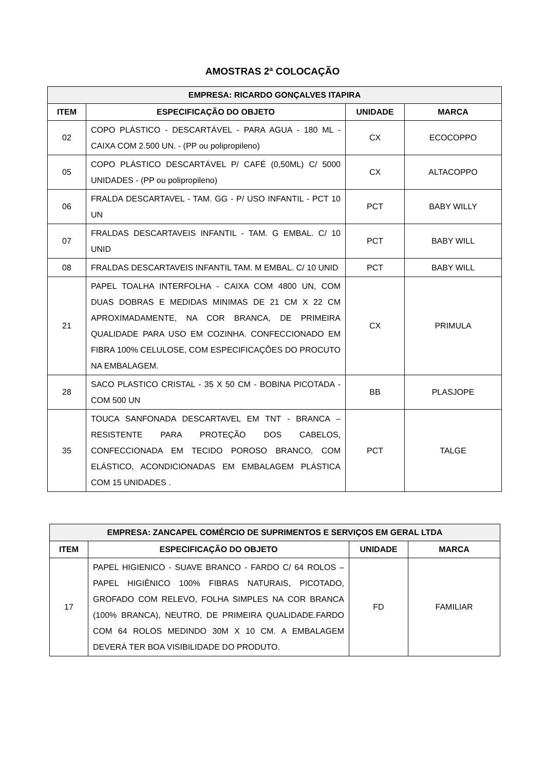AMOSTRAS 2ª COLOCAÇÃO
| EMPRESA: RICARDO GONÇALVES ITAPIRA | | | |
| --- | --- | --- | --- |
| ITEM | ESPECIFICAÇÃO DO OBJETO | UNIDADE | MARCA |
| 02 | COPO PLÁSTICO - DESCARTÁVEL - PARA AGUA - 180 ML - CAIXA COM 2.500 UN. - (PP ou polipropileno) | CX | ECOCOPPO |
| 05 | COPO PLÁSTICO DESCARTÁVEL P/ CAFÉ (0,50ML) C/ 5000 UNIDADES - (PP ou polipropileno) | CX | ALTACOPPO |
| 06 | FRALDA DESCARTAVEL - TAM. GG - P/ USO INFANTIL - PCT 10 UN | PCT | BABY WILLY |
| 07 | FRALDAS DESCARTAVEIS INFANTIL - TAM. G EMBAL. C/ 10 UNID | PCT | BABY WILL |
| 08 | FRALDAS DESCARTAVEIS INFANTIL TAM. M EMBAL. C/ 10 UNID | PCT | BABY WILL |
| 21 | PAPEL TOALHA INTERFOLHA - CAIXA COM 4800 UN, COM DUAS DOBRAS E MEDIDAS MINIMAS DE 21 CM X 22 CM APROXIMADAMENTE, NA COR BRANCA, DE PRIMEIRA QUALIDADE PARA USO EM COZINHA. CONFECCIONADO EM FIBRA 100% CELULOSE, COM ESPECIFICAÇÕES DO PROCUTO NA EMBALAGEM. | CX | PRIMULA |
| 28 | SACO PLASTICO CRISTAL - 35 X 50 CM - BOBINA PICOTADA - COM 500 UN | BB | PLASJOPE |
| 35 | TOUCA SANFONADA DESCARTAVEL EM TNT - BRANCA – RESISTENTE PARA PROTEÇÃO DOS CABELOS, CONFECCIONADA EM TECIDO POROSO BRANCO, COM ELÁSTICO, ACONDICIONADAS EM EMBALAGEM PLÁSTICA COM 15 UNIDADES . | PCT | TALGE |
| EMPRESA: ZANCAPEL COMÉRCIO DE SUPRIMENTOS E SERVIÇOS EM GERAL LTDA | | | |
| --- | --- | --- | --- |
| ITEM | ESPECIFICAÇÃO DO OBJETO | UNIDADE | MARCA |
| 17 | PAPEL HIGIENICO - SUAVE BRANCO - FARDO C/ 64 ROLOS – PAPEL HIGIÊNICO 100% FIBRAS NATURAIS, PICOTADO, GROFADO COM RELEVO, FOLHA SIMPLES NA COR BRANCA (100% BRANCA), NEUTRO, DE PRIMEIRA QUALIDADE.FARDO COM 64 ROLOS MEDINDO 30M X 10 CM. A EMBALAGEM DEVERÁ TER BOA VISIBILIDADE DO PRODUTO. | FD | FAMILIAR |